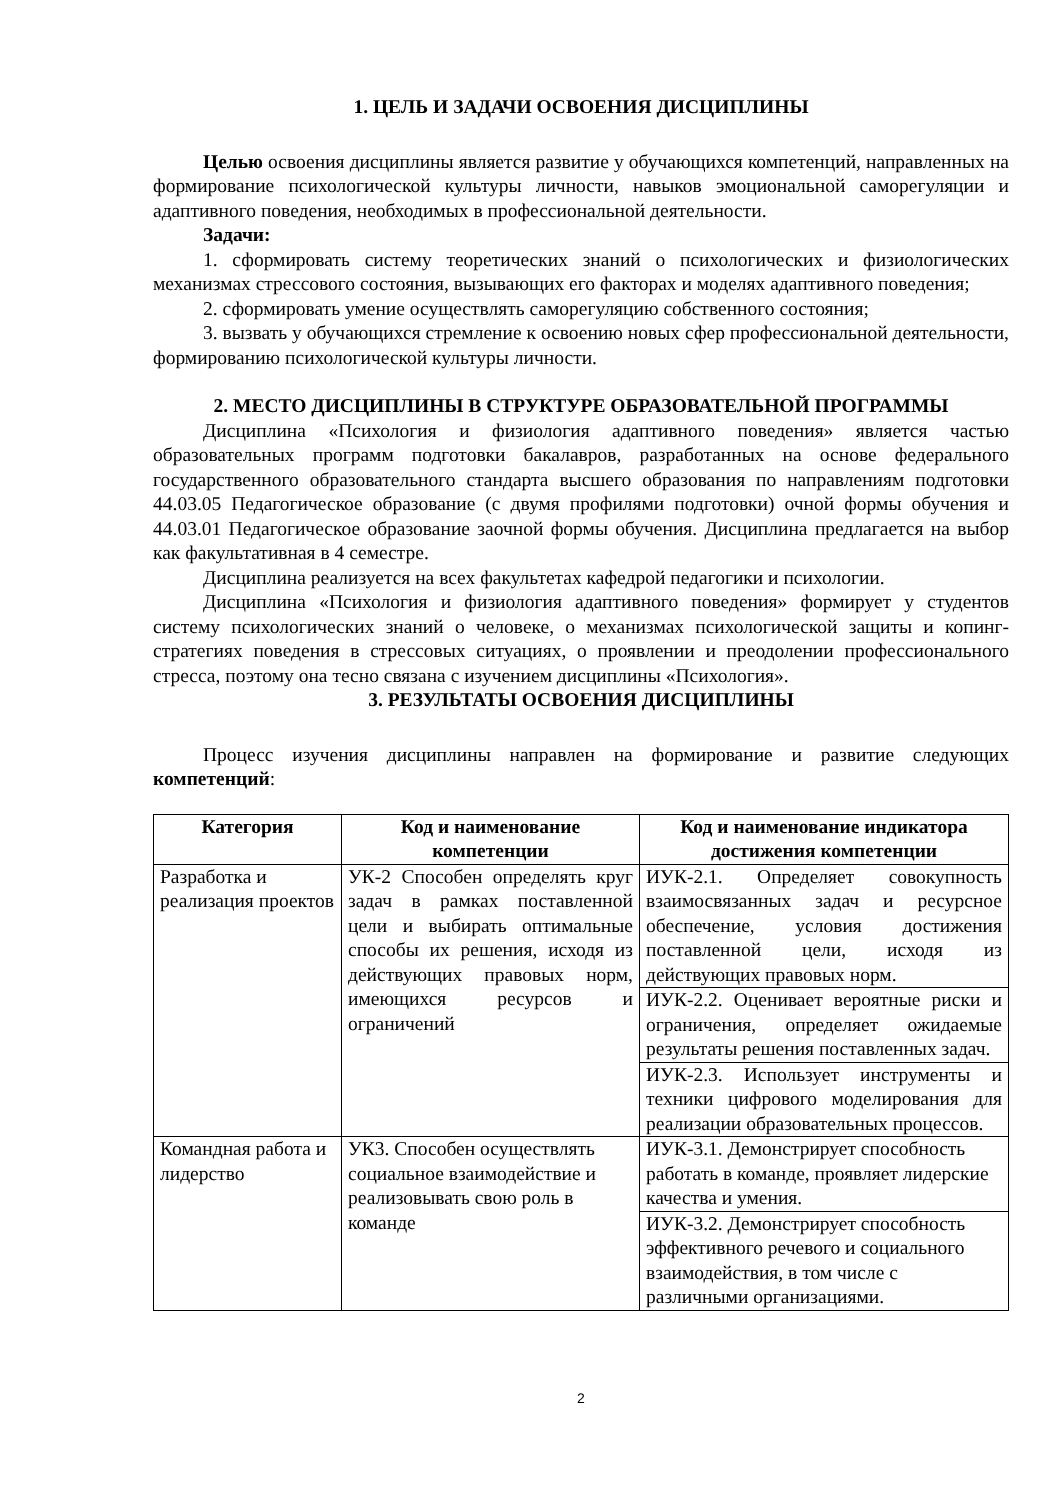1. ЦЕЛЬ И ЗАДАЧИ ОСВОЕНИЯ ДИСЦИПЛИНЫ
Целью освоения дисциплины является развитие у обучающихся компетенций, направленных на формирование психологической культуры личности, навыков эмоциональной саморегуляции и адаптивного поведения, необходимых в профессиональной деятельности.
Задачи:
1. сформировать систему теоретических знаний о психологических и физиологических механизмах стрессового состояния, вызывающих его факторах и моделях адаптивного поведения;
2. сформировать умение осуществлять саморегуляцию собственного состояния;
3. вызвать у обучающихся стремление к освоению новых сфер профессиональной деятельности, формированию психологической культуры личности.
2. МЕСТО ДИСЦИПЛИНЫ В СТРУКТУРЕ ОБРАЗОВАТЕЛЬНОЙ ПРОГРАММЫ
Дисциплина «Психология и физиология адаптивного поведения» является частью образовательных программ подготовки бакалавров, разработанных на основе федерального государственного образовательного стандарта высшего образования по направлениям подготовки 44.03.05 Педагогическое образование (с двумя профилями подготовки) очной формы обучения и 44.03.01 Педагогическое образование заочной формы обучения. Дисциплина предлагается на выбор как факультативная в 4 семестре.
Дисциплина реализуется на всех факультетах кафедрой педагогики и психологии.
Дисциплина «Психология и физиология адаптивного поведения» формирует у студентов систему психологических знаний о человеке, о механизмах психологической защиты и копинг-стратегиях поведения в стрессовых ситуациях, о проявлении и преодолении профессионального стресса, поэтому она тесно связана с изучением дисциплины «Психология».
3. РЕЗУЛЬТАТЫ ОСВОЕНИЯ ДИСЦИПЛИНЫ
Процесс изучения дисциплины направлен на формирование и развитие следующих компетенций:
| Категория | Код и наименование компетенции | Код и наименование индикатора достижения компетенции |
| --- | --- | --- |
| Разработка и реализация проектов | УК-2 Способен определять круг задач в рамках поставленной цели и выбирать оптимальные способы их решения, исходя из действующих правовых норм, имеющихся ресурсов и ограничений | ИУК-2.1. Определяет совокупность взаимосвязанных задач и ресурсное обеспечение, условия достижения поставленной цели, исходя из действующих правовых норм. |
| | | ИУК-2.2. Оценивает вероятные риски и ограничения, определяет ожидаемые результаты решения поставленных задач. |
| | | ИУК-2.3. Использует инструменты и техники цифрового моделирования для реализации образовательных процессов. |
| Командная работа и лидерство | УК3. Способен осуществлять социальное взаимодействие и реализовывать свою роль в команде | ИУК-3.1. Демонстрирует способность работать в команде, проявляет лидерские качества и умения. |
| | | ИУК-3.2. Демонстрирует способность эффективного речевого и социального взаимодействия, в том числе с различными организациями. |
2